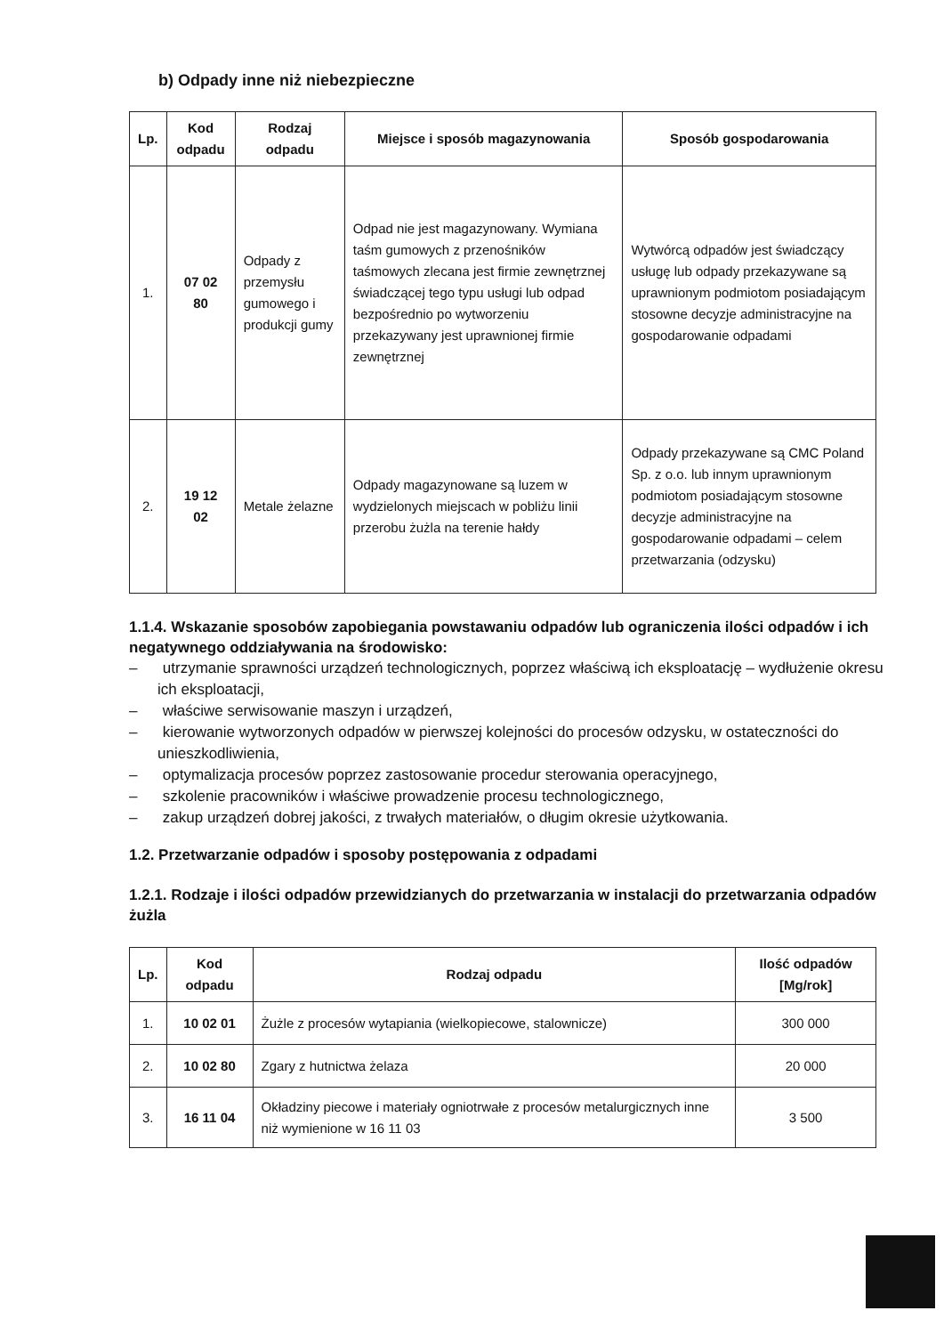b) Odpady inne niż niebezpieczne
| Lp. | Kod odpadu | Rodzaj odpadu | Miejsce i sposób magazynowania | Sposób gospodarowania |
| --- | --- | --- | --- | --- |
| 1. | 07 02 80 | Odpady z przemysłu gumowego i produkcji gumy | Odpad nie jest magazynowany. Wymiana taśm gumowych z przenośników taśmowych zlecana jest firmie zewnętrznej świadczącej tego typu usługi lub odpad bezpośrednio po wytworzeniu przekazywany jest uprawnionej firmie zewnętrznej | Wytwórcą odpadów jest świadczący usługę lub odpady przekazywane są uprawnionym podmiotom posiadającym stosowne decyzje administracyjne na gospodarowanie odpadami |
| 2. | 19 12 02 | Metale żelazne | Odpady magazynowane są luzem w wydzielonych miejscach w pobliżu linii przerobu żużla na terenie hałdy | Odpady przekazywane są CMC Poland Sp. z o.o. lub innym uprawnionym podmiotom posiadającym stosowne decyzje administracyjne na gospodarowanie odpadami – celem przetwarzania (odzysku) |
1.1.4. Wskazanie sposobów zapobiegania powstawaniu odpadów lub ograniczenia ilości odpadów i ich negatywnego oddziaływania na środowisko:
– utrzymanie sprawności urządzeń technologicznych, poprzez właściwą ich eksploatację – wydłużenie okresu ich eksploatacji,
– właściwe serwisowanie maszyn i urządzeń,
– kierowanie wytworzonych odpadów w pierwszej kolejności do procesów odzysku, w ostateczności do unieszkodliwienia,
– optymalizacja procesów poprzez zastosowanie procedur sterowania operacyjnego,
– szkolenie pracowników i właściwe prowadzenie procesu technologicznego,
– zakup urządzeń dobrej jakości, z trwałych materiałów, o długim okresie użytkowania.
1.2. Przetwarzanie odpadów i sposoby postępowania z odpadami
1.2.1. Rodzaje i ilości odpadów przewidzianych do przetwarzania w instalacji do przetwarzania odpadów żużla
| Lp. | Kod odpadu | Rodzaj odpadu | Ilość odpadów [Mg/rok] |
| --- | --- | --- | --- |
| 1. | 10 02 01 | Żużle z procesów wytapiania (wielkopiecowe, stalownicze) | 300 000 |
| 2. | 10 02 80 | Zgary z hutnictwa żelaza | 20 000 |
| 3. | 16 11 04 | Okładziny piecowe i materiały ogniotrwałe z procesów metalurgicznych inne niż wymienione w 16 11 03 | 3 500 |